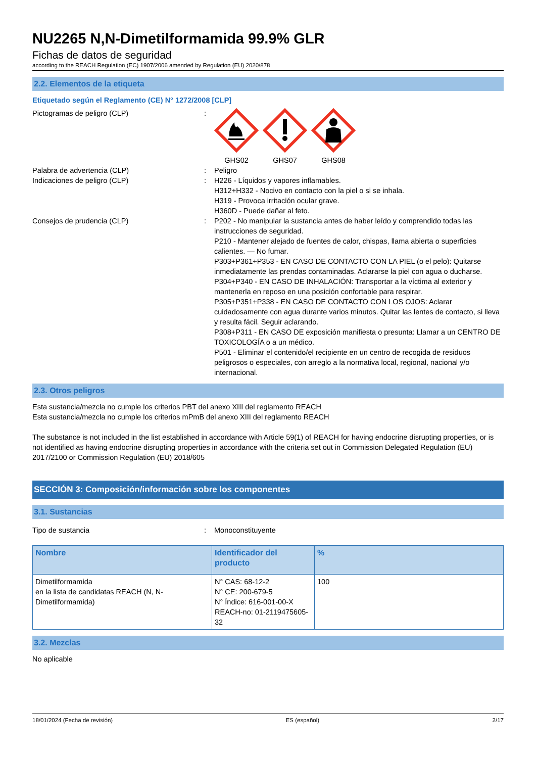NU2265 N,N-Dimetilformamida 99.9% GLR
Fichas de datos de seguridad
according to the REACH Regulation (EC) 1907/2006 amended by Regulation (EU) 2020/878
2.2. Elementos de la etiqueta
Etiquetado según el Reglamento (CE) N° 1272/2008 [CLP]
Pictogramas de peligro (CLP) : GHS02 GHS07 GHS08
Palabra de advertencia (CLP) : Peligro
Indicaciones de peligro (CLP) : H226 - Líquidos y vapores inflamables.
H312+H332 - Nocivo en contacto con la piel o si se inhala.
H319 - Provoca irritación ocular grave.
H360D - Puede dañar al feto.
Consejos de prudencia (CLP) : P202 - No manipular la sustancia antes de haber leído y comprendido todas las instrucciones de seguridad.
P210 - Mantener alejado de fuentes de calor, chispas, llama abierta o superficies calientes. — No fumar.
P303+P361+P353 - EN CASO DE CONTACTO CON LA PIEL (o el pelo): Quitarse inmediatamente las prendas contaminadas. Aclararse la piel con agua o ducharse.
P304+P340 - EN CASO DE INHALACIÓN: Transportar a la víctima al exterior y mantenerla en reposo en una posición confortable para respirar.
P305+P351+P338 - EN CASO DE CONTACTO CON LOS OJOS: Aclarar cuidadosamente con agua durante varios minutos. Quitar las lentes de contacto, si lleva y resulta fácil. Seguir aclarando.
P308+P311 - EN CASO DE exposición manifiesta o presunta: Llamar a un CENTRO DE TOXICOLOGÍA o a un médico.
P501 - Eliminar el contenido/el recipiente en un centro de recogida de residuos peligrosos o especiales, con arreglo a la normativa local, regional, nacional y/o internacional.
2.3. Otros peligros
Esta sustancia/mezcla no cumple los criterios PBT del anexo XIII del reglamento REACH
Esta sustancia/mezcla no cumple los criterios mPmB del anexo XIII del reglamento REACH
The substance is not included in the list established in accordance with Article 59(1) of REACH for having endocrine disrupting properties, or is not identified as having endocrine disrupting properties in accordance with the criteria set out in Commission Delegated Regulation (EU) 2017/2100 or Commission Regulation (EU) 2018/605
SECCIÓN 3: Composición/información sobre los componentes
3.1. Sustancias
Tipo de sustancia : Monoconstituyente
| Nombre | Identificador del producto | % |
| --- | --- | --- |
| Dimetilformamida en la lista de candidatas REACH (N, N-Dimetilformamida) | N° CAS: 68-12-2 N° CE: 200-679-5 N° Índice: 616-001-00-X REACH-no: 01-2119475605-32 | 100 |
3.2. Mezclas
No aplicable
18/01/2024 (Fecha de revisión) ES (español) 2/17